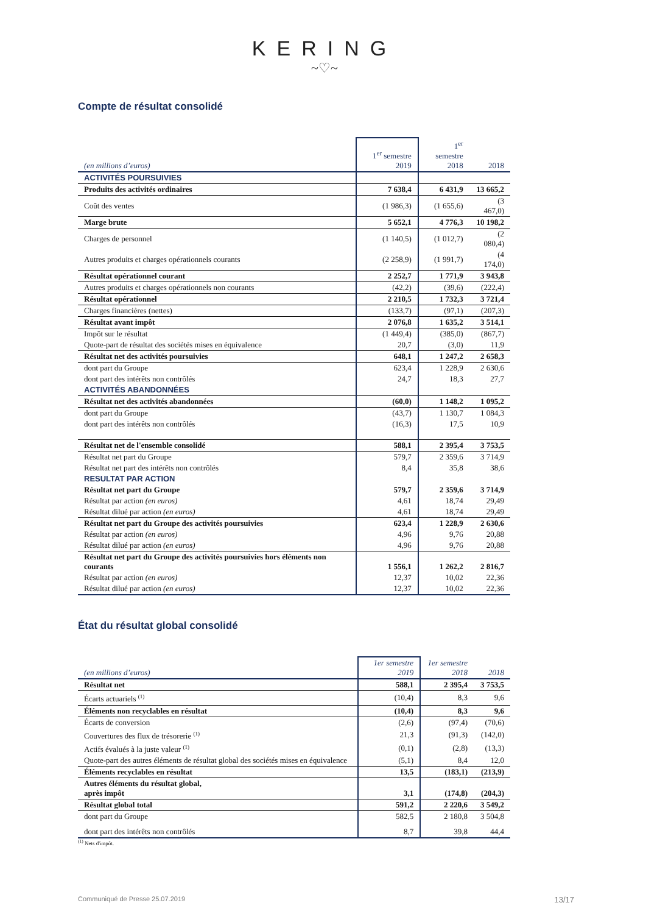KERING
~♡~
Compte de résultat consolidé
| (en millions d’euros) | 1<sup>er</sup> semestre 2019 | 1<sup>er</sup> semestre 2018 | 2018 |
| --- | --- | --- | --- |
| ACTIVITÉS POURSUIVIES | | | |
| Produits des activités ordinaires | 7 638,4 | 6 431,9 | 13 665,2 |
| Coût des ventes | (1 986,3) | (1 655,6) | (3 467,0) |
| Marge brute | 5 652,1 | 4 776,3 | 10 198,2 |
| Charges de personnel | (1 140,5) | (1 012,7) | (2 080,4) |
| Autres produits et charges opérationnels courants | (2 258,9) | (1 991,7) | (4 174,0) |
| Résultat opérationnel courant | 2 252,7 | 1 771,9 | 3 943,8 |
| Autres produits et charges opérationnels non courants | (42,2) | (39,6) | (222,4) |
| Résultat opérationnel | 2 210,5 | 1 732,3 | 3 721,4 |
| Charges financières (nettes) | (133,7) | (97,1) | (207,3) |
| Résultat avant impôt | 2 076,8 | 1 635,2 | 3 514,1 |
| Impôt sur le résultat | (1 449,4) | (385,0) | (867,7) |
| Quote-part de résultat des sociétés mises en équivalence | 20,7 | (3,0) | 11,9 |
| Résultat net des activités poursuivies | 648,1 | 1 247,2 | 2 658,3 |
| dont part du Groupe | 623,4 | 1 228,9 | 2 630,6 |
| dont part des intérêts non contrôlés | 24,7 | 18,3 | 27,7 |
| ACTIVITÉS ABANDONNÉES | | | |
| Résultat net des activités abandonnées | (60,0) | 1 148,2 | 1 095,2 |
| dont part du Groupe | (43,7) | 1 130,7 | 1 084,3 |
| dont part des intérêts non contrôlés | (16,3) | 17,5 | 10,9 |
| Résultat net de l'ensemble consolidé | 588,1 | 2 395,4 | 3 753,5 |
| Résultat net part du Groupe | 579,7 | 2 359,6 | 3 714,9 |
| Résultat net part des intérêts non contrôlés | 8,4 | 35,8 | 38,6 |
| RESULTAT PAR ACTION | | | |
| Résultat net part du Groupe | 579,7 | 2 359,6 | 3 714,9 |
| Résultat par action (en euros) | 4,61 | 18,74 | 29,49 |
| Résultat dilué par action (en euros) | 4,61 | 18,74 | 29,49 |
| Résultat net part du Groupe des activités poursuivies | 623,4 | 1 228,9 | 2 630,6 |
| Résultat par action (en euros) | 4,96 | 9,76 | 20,88 |
| Résultat dilué par action (en euros) | 4,96 | 9,76 | 20,88 |
| Résultat net part du Groupe des activités poursuivies hors éléments non courants | 1 556,1 | 1 262,2 | 2 816,7 |
| Résultat par action (en euros) | 12,37 | 10,02 | 22,36 |
| Résultat dilué par action (en euros) | 12,37 | 10,02 | 22,36 |
État du résultat global consolidé
| (en millions d’euros) | 1er semestre 2019 | 1er semestre 2018 | 2018 |
| --- | --- | --- | --- |
| Résultat net | 588,1 | 2 395,4 | 3 753,5 |
| Écarts actuariels <sup>(1)</sup> | (10,4) | 8,3 | 9,6 |
| Éléments non recyclables en résultat | (10,4) | 8,3 | 9,6 |
| Écarts de conversion | (2,6) | (97,4) | (70,6) |
| Couvertures des flux de trésorerie <sup>(1)</sup> | 21,3 | (91,3) | (142,0) |
| Actifs évalués à la juste valeur <sup>(1)</sup> | (0,1) | (2,8) | (13,3) |
| Quote-part des autres éléments de résultat global des sociétés mises en équivalence | (5,1) | 8,4 | 12,0 |
| Éléments recyclables en résultat | 13,5 | (183,1) | (213,9) |
| Autres éléments du résultat global, après impôt | 3,1 | (174,8) | (204,3) |
| Résultat global total | 591,2 | 2 220,6 | 3 549,2 |
| dont part du Groupe | 582,5 | 2 180,8 | 3 504,8 |
| dont part des intérêts non contrôlés | 8,7 | 39,8 | 44,4 |
<sup>(1)</sup> Nets d'impôt.
Communiqué de Presse 25.07.2019 13/17